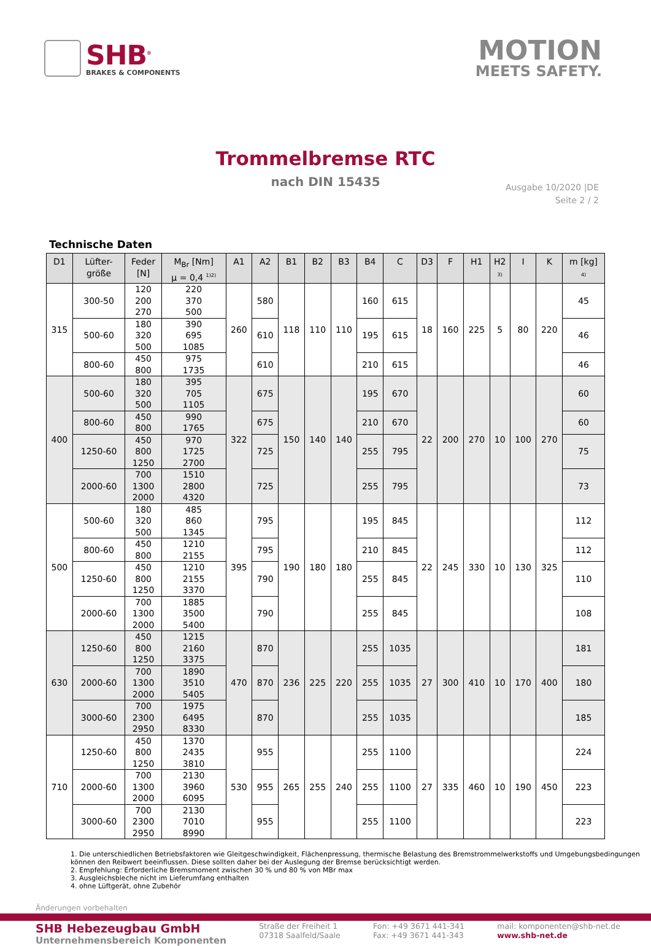SHB<sup>®</sup>
BRAKES & COMPONENTS
MOTION
MEETS SAFETY.
Trommelbremse RTC
nach DIN 15435
Ausgabe 10/2020 |DE
Seite 2 / 2
Technische Daten
| D1 | Lüfter- größe | Feder [N] | M<sub>Br</sub> [Nm] µ = 0,4 <sup>1)2)</sup> | A1 | A2 | B1 | B2 | B3 | B4 | C | D3 | F | H1 | H2 3) | I | K | m [kg] 4) |
| --- | --- | --- | --- | --- | --- | --- | --- | --- | --- | --- | --- | --- | --- | --- | --- | --- | --- |
| 315 | 300-50 | 120 200 270 | 220 370 500 | 260 | 580 | 118 | 110 | 110 | 160 | 615 | 18 | 160 | 225 | 5 | 80 | 220 | 45 |
| | 500-60 | 180 320 500 | 390 695 1085 | | 610 | | | | 195 | 615 | | | | | | | 46 |
| | 800-60 | 450 800 | 975 1735 | | 610 | | | | 210 | 615 | | | | | | | 46 |
| 400 | 500-60 | 180 320 500 | 395 705 1105 | 322 | 675 | 150 | 140 | 140 | 195 | 670 | 22 | 200 | 270 | 10 | 100 | 270 | 60 |
| | 800-60 | 450 800 | 990 1765 | | 675 | | | | 210 | 670 | | | | | | | 60 |
| | 1250-60 | 450 800 1250 | 970 1725 2700 | | 725 | | | | 255 | 795 | | | | | | | 75 |
| | 2000-60 | 700 1300 2000 | 1510 2800 4320 | | 725 | | | | 255 | 795 | | | | | | | 73 |
| 500 | 500-60 | 180 320 500 | 485 860 1345 | 395 | 795 | 190 | 180 | 180 | 195 | 845 | 22 | 245 | 330 | 10 | 130 | 325 | 112 |
| | 800-60 | 450 800 | 1210 2155 | | 795 | | | | 210 | 845 | | | | | | | 112 |
| | 1250-60 | 450 800 1250 | 1210 2155 3370 | | 790 | | | | 255 | 845 | | | | | | | 110 |
| | 2000-60 | 700 1300 2000 | 1885 3500 5400 | | 790 | | | | 255 | 845 | | | | | | | 108 |
| 630 | 1250-60 | 450 800 1250 | 1215 2160 3375 | 470 | 870 | 236 | 225 | 220 | 255 | 1035 | 27 | 300 | 410 | 10 | 170 | 400 | 181 |
| | 2000-60 | 700 1300 2000 | 1890 3510 5405 | | 870 | | | | 255 | 1035 | | | | | | | 180 |
| | 3000-60 | 700 2300 2950 | 1975 6495 8330 | | 870 | | | | 255 | 1035 | | | | | | | 185 |
| 710 | 1250-60 | 450 800 1250 | 1370 2435 3810 | 530 | 955 | 265 | 255 | 240 | 255 | 1100 | 27 | 335 | 460 | 10 | 190 | 450 | 224 |
| | 2000-60 | 700 1300 2000 | 2130 3960 6095 | | 955 | | | | 255 | 1100 | | | | | | | 223 |
| | 3000-60 | 700 2300 2950 | 2130 7010 8990 | | 955 | | | | 255 | 1100 | | | | | | | 223 |
1. Die unterschiedlichen Betriebsfaktoren wie Gleitgeschwindigkeit, Flächenpressung, thermische Belastung des Bremstrommelwerkstoffs und Umgebungsbedingungen können den Reibwert beeinflussen. Diese sollten daher bei der Auslegung der Bremse berücksichtigt werden.
2. Empfehlung: Erforderliche Bremsmoment zwischen 30 % und 80 % von MBr max
3. Ausgleichsbleche nicht im Lieferumfang enthalten
4. ohne Lüftgerät, ohne Zubehör
Änderungen vorbehalten
SHB Hebezeugbau GmbH
Unternehmensbereich Komponenten
Straße der Freiheit 1
07318 Saalfeld/Saale
Fon: +49 3671 441-341
Fax: +49 3671 441-343
mail: komponenten@shb-net.de
www.shb-net.de